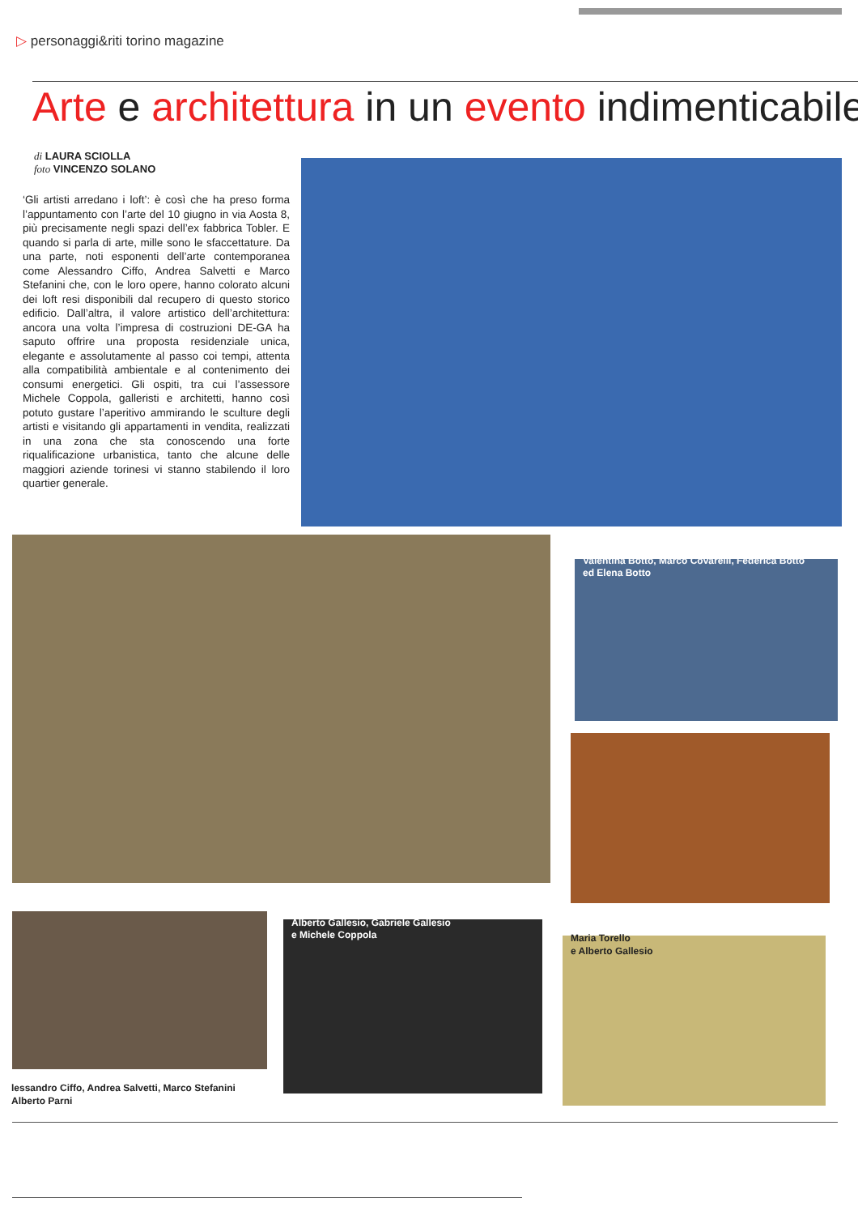▷ personaggi&riti torino magazine
Arte e architettura in un evento indimenticabile
di LAURA SCIOLLA
foto VINCENZO SOLANO
‘Gli artisti arredano i loft’: è così che ha preso forma l’appuntamento con l’arte del 10 giugno in via Aosta 8, più precisamente negli spazi dell’ex fabbrica Tobler. E quando si parla di arte, mille sono le sfaccettature. Da una parte, noti esponenti dell’arte contemporanea come Alessandro Ciffo, Andrea Salvetti e Marco Stefanini che, con le loro opere, hanno colorato alcuni dei loft resi disponibili dal recupero di questo storico edificio. Dall’altra, il valore artistico dell’architettura: ancora una volta l’impresa di costruzioni DE-GA ha saputo offrire una proposta residenziale unica, elegante e assolutamente al passo coi tempi, attenta alla compatibilità ambientale e al contenimento dei consumi energetici. Gli ospiti, tra cui l’assessore Michele Coppola, galleristi e architetti, hanno così potuto gustare l’aperitivo ammirando le sculture degli artisti e visitando gli appartamenti in vendita, realizzati in una zona che sta conoscendo una forte riqualificazione urbanistica, tanto che alcune delle maggiori aziende torinesi vi stanno stabilendo il loro quartier generale.
Valentina Botto, Marco Covarelli, Federica Botto
ed Elena Botto
lessandro Ciffo, Andrea Salvetti, Marco Stefanini
Alberto Parni
Alberto Gallesio, Gabriele Gallesio
e Michele Coppola
Maria Torello
e Alberto Gallesio